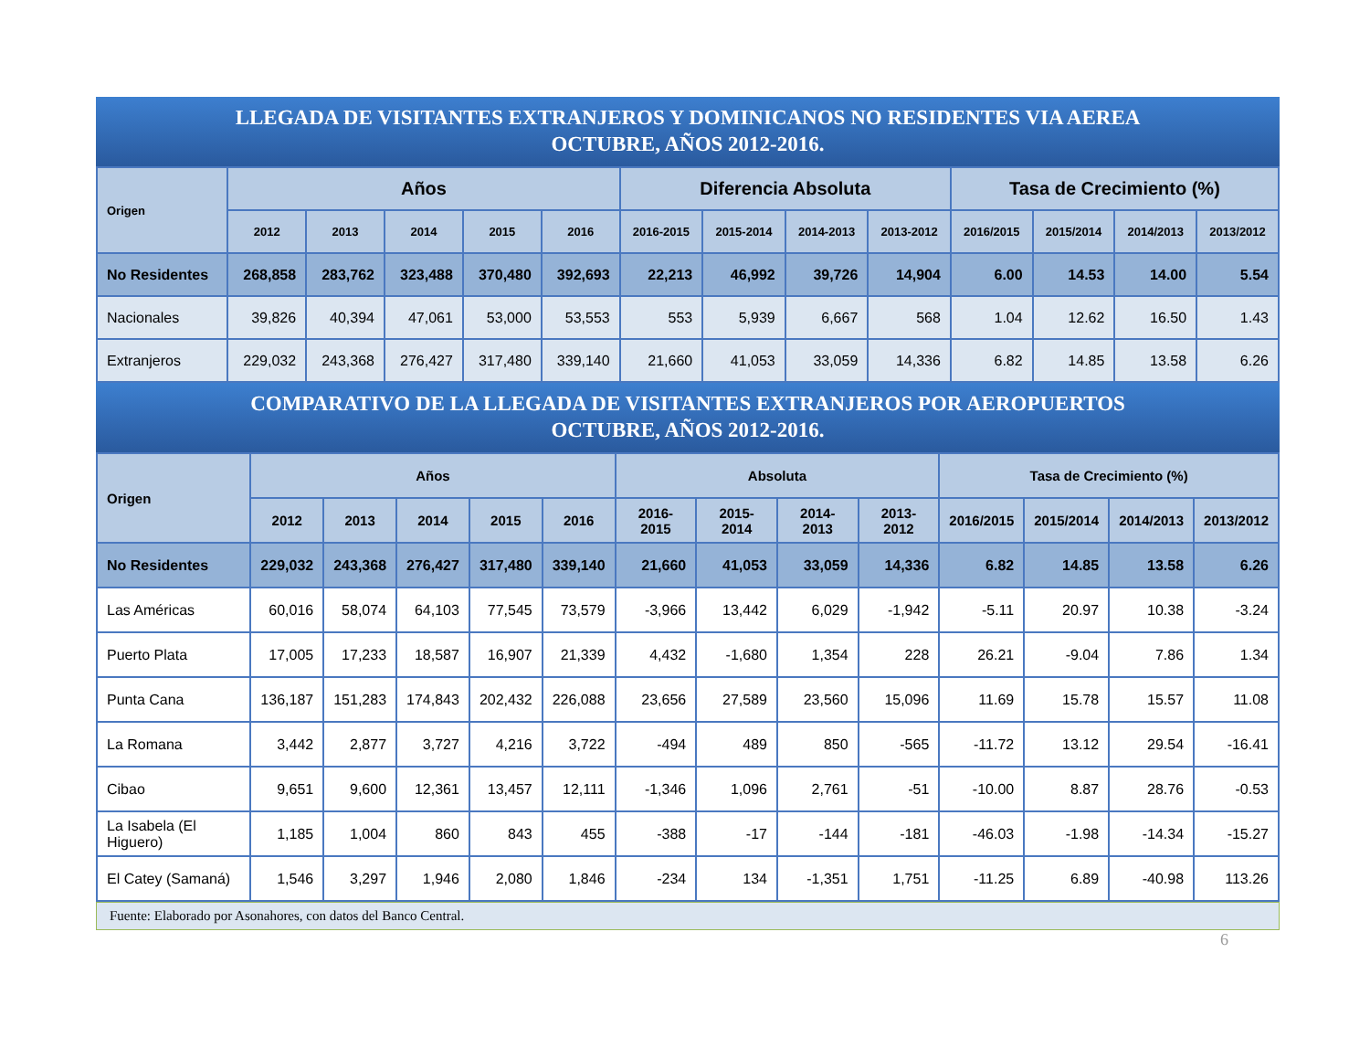LLEGADA DE VISITANTES EXTRANJEROS Y DOMINICANOS NO RESIDENTES VIA AEREA
OCTUBRE, AÑOS 2012-2016.
| Origen | Años | | | | | Diferencia Absoluta | | | | Tasa de Crecimiento (%) | | | |
| --- | --- | --- | --- | --- | --- | --- | --- | --- | --- | --- | --- | --- | --- |
| | 2012 | 2013 | 2014 | 2015 | 2016 | 2016-2015 | 2015-2014 | 2014-2013 | 2013-2012 | 2016/2015 | 2015/2014 | 2014/2013 | 2013/2012 |
| No Residentes | 268,858 | 283,762 | 323,488 | 370,480 | 392,693 | 22,213 | 46,992 | 39,726 | 14,904 | 6.00 | 14.53 | 14.00 | 5.54 |
| Nacionales | 39,826 | 40,394 | 47,061 | 53,000 | 53,553 | 553 | 5,939 | 6,667 | 568 | 1.04 | 12.62 | 16.50 | 1.43 |
| Extranjeros | 229,032 | 243,368 | 276,427 | 317,480 | 339,140 | 21,660 | 41,053 | 33,059 | 14,336 | 6.82 | 14.85 | 13.58 | 6.26 |
COMPARATIVO DE LA LLEGADA DE VISITANTES EXTRANJEROS POR AEROPUERTOS
OCTUBRE, AÑOS 2012-2016.
| Origen | Años | | | | | Absoluta | | | | Tasa de Crecimiento (%) | | | |
| --- | --- | --- | --- | --- | --- | --- | --- | --- | --- | --- | --- | --- | --- |
| | 2012 | 2013 | 2014 | 2015 | 2016 | 2016-2015 | 2015-2014 | 2014-2013 | 2013-2012 | 2016/2015 | 2015/2014 | 2014/2013 | 2013/2012 |
| No Residentes | 229,032 | 243,368 | 276,427 | 317,480 | 339,140 | 21,660 | 41,053 | 33,059 | 14,336 | 6.82 | 14.85 | 13.58 | 6.26 |
| Las Américas | 60,016 | 58,074 | 64,103 | 77,545 | 73,579 | -3,966 | 13,442 | 6,029 | -1,942 | -5.11 | 20.97 | 10.38 | -3.24 |
| Puerto Plata | 17,005 | 17,233 | 18,587 | 16,907 | 21,339 | 4,432 | -1,680 | 1,354 | 228 | 26.21 | -9.04 | 7.86 | 1.34 |
| Punta Cana | 136,187 | 151,283 | 174,843 | 202,432 | 226,088 | 23,656 | 27,589 | 23,560 | 15,096 | 11.69 | 15.78 | 15.57 | 11.08 |
| La Romana | 3,442 | 2,877 | 3,727 | 4,216 | 3,722 | -494 | 489 | 850 | -565 | -11.72 | 13.12 | 29.54 | -16.41 |
| Cibao | 9,651 | 9,600 | 12,361 | 13,457 | 12,111 | -1,346 | 1,096 | 2,761 | -51 | -10.00 | 8.87 | 28.76 | -0.53 |
| La Isabela (El Higuero) | 1,185 | 1,004 | 860 | 843 | 455 | -388 | -17 | -144 | -181 | -46.03 | -1.98 | -14.34 | -15.27 |
| El Catey (Samaná) | 1,546 | 3,297 | 1,946 | 2,080 | 1,846 | -234 | 134 | -1,351 | 1,751 | -11.25 | 6.89 | -40.98 | 113.26 |
Fuente: Elaborado por Asonahores, con datos del Banco Central.
6